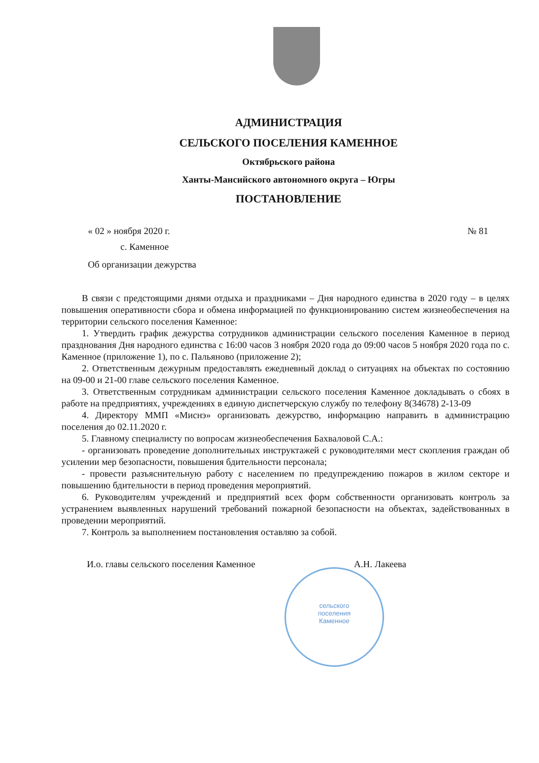АДМИНИСТРАЦИЯ
СЕЛЬСКОГО ПОСЕЛЕНИЯ КАМЕННОЕ
Октябрьского района
Ханты-Мансийского автономного округа – Югры
ПОСТАНОВЛЕНИЕ
« 02 » ноября 2020 г. № 81
с. Каменное
Об организации дежурства
В связи с предстоящими днями отдыха и праздниками – Дня народного единства в 2020 году – в целях повышения оперативности сбора и обмена информацией по функционированию систем жизнеобеспечения на территории сельского поселения Каменное:
1. Утвердить график дежурства сотрудников администрации сельского поселения Каменное в период празднования Дня народного единства с 16:00 часов 3 ноября 2020 года до 09:00 часов 5 ноября 2020 года по с. Каменное (приложение 1), по с. Пальяново (приложение 2);
2. Ответственным дежурным предоставлять ежедневный доклад о ситуациях на объектах по состоянию на 09-00 и 21-00 главе сельского поселения Каменное.
3. Ответственным сотрудникам администрации сельского поселения Каменное докладывать о сбоях в работе на предприятиях, учреждениях в единую диспетчерскую службу по телефону 8(34678) 2-13-09
4. Директору ММП «Миснэ» организовать дежурство, информацию направить в администрацию поселения до 02.11.2020 г.
5. Главному специалисту по вопросам жизнеобеспечения Бахваловой С.А.:
- организовать проведение дополнительных инструктажей с руководителями мест скопления граждан об усилении мер безопасности, повышения бдительности персонала;
- провести разъяснительную работу с населением по предупреждению пожаров в жилом секторе и повышению бдительности в период проведения мероприятий.
6. Руководителям учреждений и предприятий всех форм собственности организовать контроль за устранением выявленных нарушений требований пожарной безопасности на объектах, задействованных в проведении мероприятий.
7. Контроль за выполнением постановления оставляю за собой.
И.о. главы сельского поселения Каменное А.Н. Лакеева
сельского
поселения
Каменное